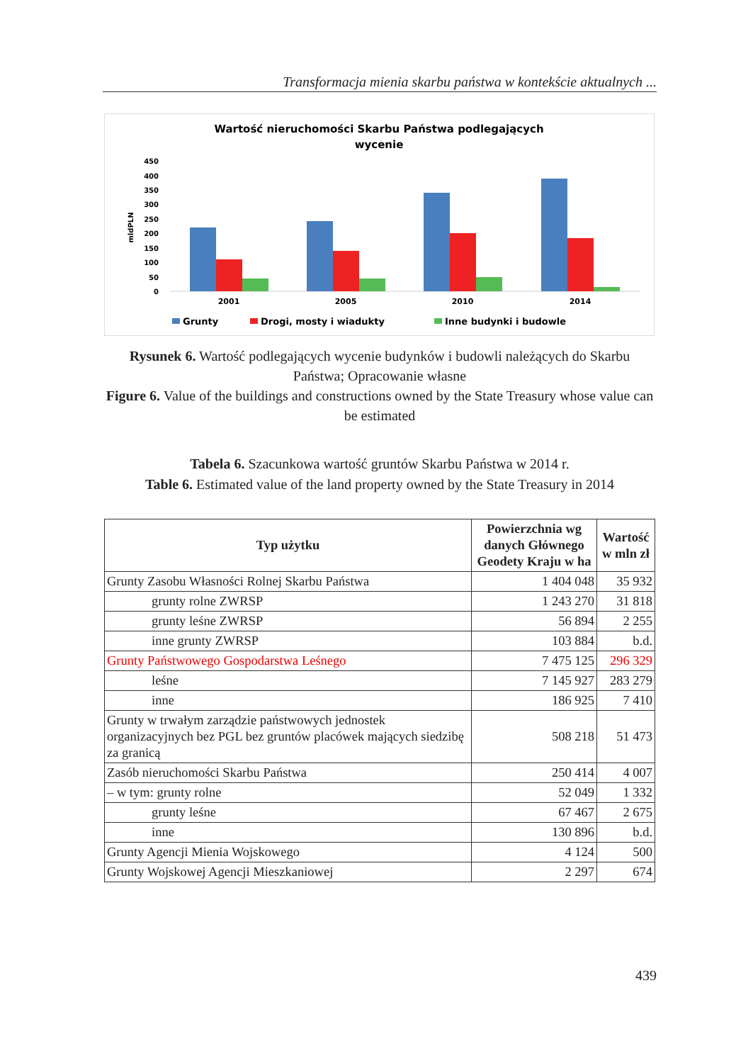Transformacja mienia skarbu państwa w kontekście aktualnych ...
Wartość nieruchomości Skarbu Państwa podlegających
wycenie
450
400
350
300
250
200
150
100
50
0
mldPLN
2001
2005
2010
2014
Grunty
Drogi, mosty i wiadukty
Inne budynki i budowle
Rysunek 6. Wartość podlegających wycenie budynków i budowli należących do Skarbu Państwa; Opracowanie własne
Figure 6. Value of the buildings and constructions owned by the State Treasury whose value can be estimated
Tabela 6. Szacunkowa wartość gruntów Skarbu Państwa w 2014 r.
Table 6. Estimated value of the land property owned by the State Treasury in 2014
| Typ użytku | Powierzchnia wg danych Głównego Geodety Kraju w ha | Wartość w mln zł |
| --- | --- | --- |
| Grunty Zasobu Własności Rolnej Skarbu Państwa | 1 404 048 | 35 932 |
| grunty rolne ZWRSP | 1 243 270 | 31 818 |
| grunty leśne ZWRSP | 56 894 | 2 255 |
| inne grunty ZWRSP | 103 884 | b.d. |
| Grunty Państwowego Gospodarstwa Leśnego | 7 475 125 | 296 329 |
| leśne | 7 145 927 | 283 279 |
| inne | 186 925 | 7 410 |
| Grunty w trwałym zarządzie państwowych jednostek organizacyjnych bez PGL bez gruntów placówek mających siedzibę za granicą | 508 218 | 51 473 |
| Zasób nieruchomości Skarbu Państwa | 250 414 | 4 007 |
| – w tym: grunty rolne | 52 049 | 1 332 |
| grunty leśne | 67 467 | 2 675 |
| inne | 130 896 | b.d. |
| Grunty Agencji Mienia Wojskowego | 4 124 | 500 |
| Grunty Wojskowej Agencji Mieszkaniowej | 2 297 | 674 |
439